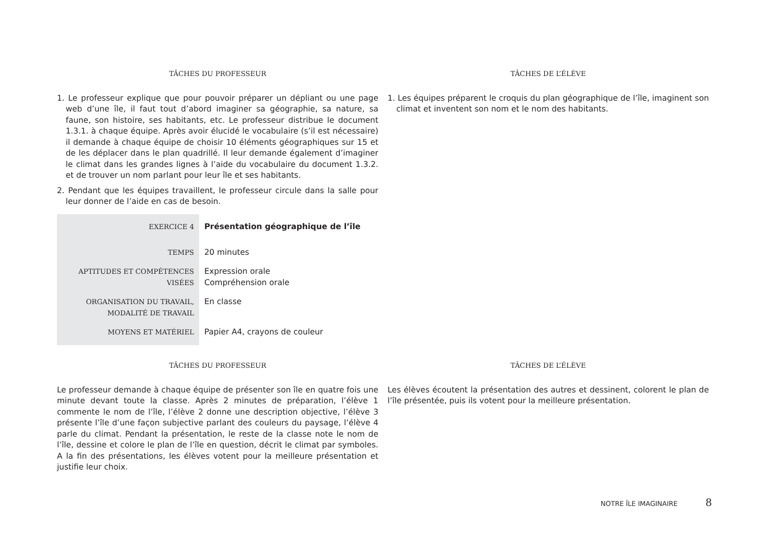TÂCHES DU PROFESSEUR
1. Le professeur explique que pour pouvoir préparer un dépliant ou une page web d’une île, il faut tout d’abord imaginer sa géographie, sa nature, sa faune, son histoire, ses habitants, etc. Le professeur distribue le document 1.3.1. à chaque équipe. Après avoir élucidé le vocabulaire (s’il est nécessaire) il demande à chaque équipe de choisir 10 éléments géographiques sur 15 et de les déplacer dans le plan quadrillé. Il leur demande également d’imaginer le climat dans les grandes lignes à l’aide du vocabulaire du document 1.3.2. et de trouver un nom parlant pour leur île et ses habitants.
2. Pendant que les équipes travaillent, le professeur circule dans la salle pour leur donner de l’aide en cas de besoin.
TÂCHES DE L’ÉLÈVE
1. Les équipes préparent le croquis du plan géographique de l’île, imaginent son climat et inventent son nom et le nom des habitants.
| EXERCICE 4 | Présentation géographique de l’île |
| TEMPS | 20 minutes |
| APTITUDES ET COMPÉTENCES VISÉES | Expression orale Compréhension orale |
| ORGANISATION DU TRAVAIL, MODALITÉ DE TRAVAIL | En classe |
| MOYENS ET MATÉRIEL | Papier A4, crayons de couleur |
TÂCHES DU PROFESSEUR
Le professeur demande à chaque équipe de présenter son île en quatre fois une minute devant toute la classe. Après 2 minutes de préparation, l’élève 1 commente le nom de l’île, l’élève 2 donne une description objective, l’élève 3 présente l’île d’une façon subjective parlant des couleurs du paysage, l’élève 4 parle du climat. Pendant la présentation, le reste de la classe note le nom de l’île, dessine et colore le plan de l’île en question, décrit le climat par symboles. A la fin des présentations, les élèves votent pour la meilleure présentation et justifie leur choix.
TÂCHES DE L’ÉLÈVE
Les élèves écoutent la présentation des autres et dessinent, colorent le plan de l’île présentée, puis ils votent pour la meilleure présentation.
NOTRE ÎLE IMAGINAIRE 8